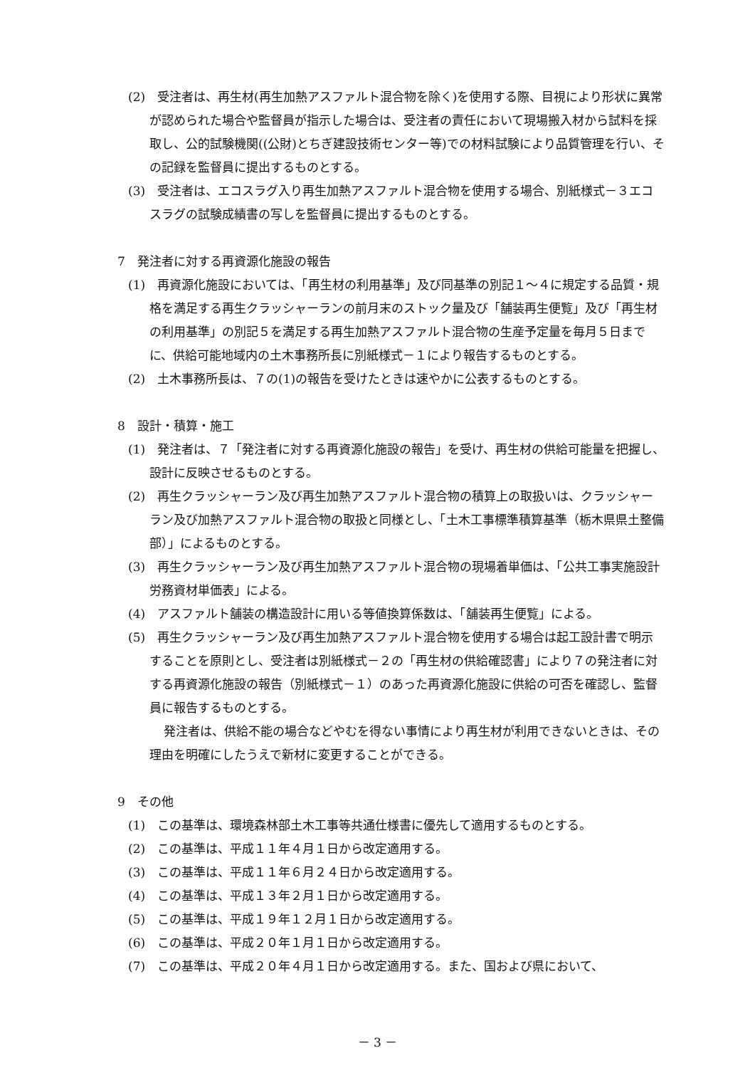(2)　受注者は、再生材(再生加熱アスファルト混合物を除く)を使用する際、目視により形状に異常が認められた場合や監督員が指示した場合は、受注者の責任において現場搬入材から試料を採取し、公的試験機関((公財)とちぎ建設技術センター等)での材料試験により品質管理を行い、その記録を監督員に提出するものとする。
(3)　受注者は、エコスラグ入り再生加熱アスファルト混合物を使用する場合、別紙様式－３エコスラグの試験成績書の写しを監督員に提出するものとする。
7　発注者に対する再資源化施設の報告
(1)　再資源化施設においては、「再生材の利用基準」及び同基準の別記１～４に規定する品質・規格を満足する再生クラッシャーランの前月末のストック量及び「舗装再生便覧」及び「再生材の利用基準」の別記５を満足する再生加熱アスファルト混合物の生産予定量を毎月５日までに、供給可能地域内の土木事務所長に別紙様式－１により報告するものとする。
(2)　土木事務所長は、７の(1)の報告を受けたときは速やかに公表するものとする。
8　設計・積算・施工
(1)　発注者は、７「発注者に対する再資源化施設の報告」を受け、再生材の供給可能量を把握し、設計に反映させるものとする。
(2)　再生クラッシャーラン及び再生加熱アスファルト混合物の積算上の取扱いは、クラッシャーラン及び加熱アスファルト混合物の取扱と同様とし、「土木工事標準積算基準（栃木県県土整備部）」によるものとする。
(3)　再生クラッシャーラン及び再生加熱アスファルト混合物の現場着単価は、「公共工事実施設計労務資材単価表」による。
(4)　アスファルト舗装の構造設計に用いる等値換算係数は、「舗装再生便覧」による。
(5)　再生クラッシャーラン及び再生加熱アスファルト混合物を使用する場合は起工設計書で明示することを原則とし、受注者は別紙様式－２の「再生材の供給確認書」により７の発注者に対する再資源化施設の報告（別紙様式－１）のあった再資源化施設に供給の可否を確認し、監督員に報告するものとする。
発注者は、供給不能の場合などやむを得ない事情により再生材が利用できないときは、その理由を明確にしたうえで新材に変更することができる。
9　その他
(1)　この基準は、環境森林部土木工事等共通仕様書に優先して適用するものとする。
(2)　この基準は、平成１１年４月１日から改定適用する。
(3)　この基準は、平成１１年６月２４日から改定適用する。
(4)　この基準は、平成１３年２月１日から改定適用する。
(5)　この基準は、平成１９年１２月１日から改定適用する。
(6)　この基準は、平成２０年１月１日から改定適用する。
(7)　この基準は、平成２０年４月１日から改定適用する。また、国および県において、
－ 3 －